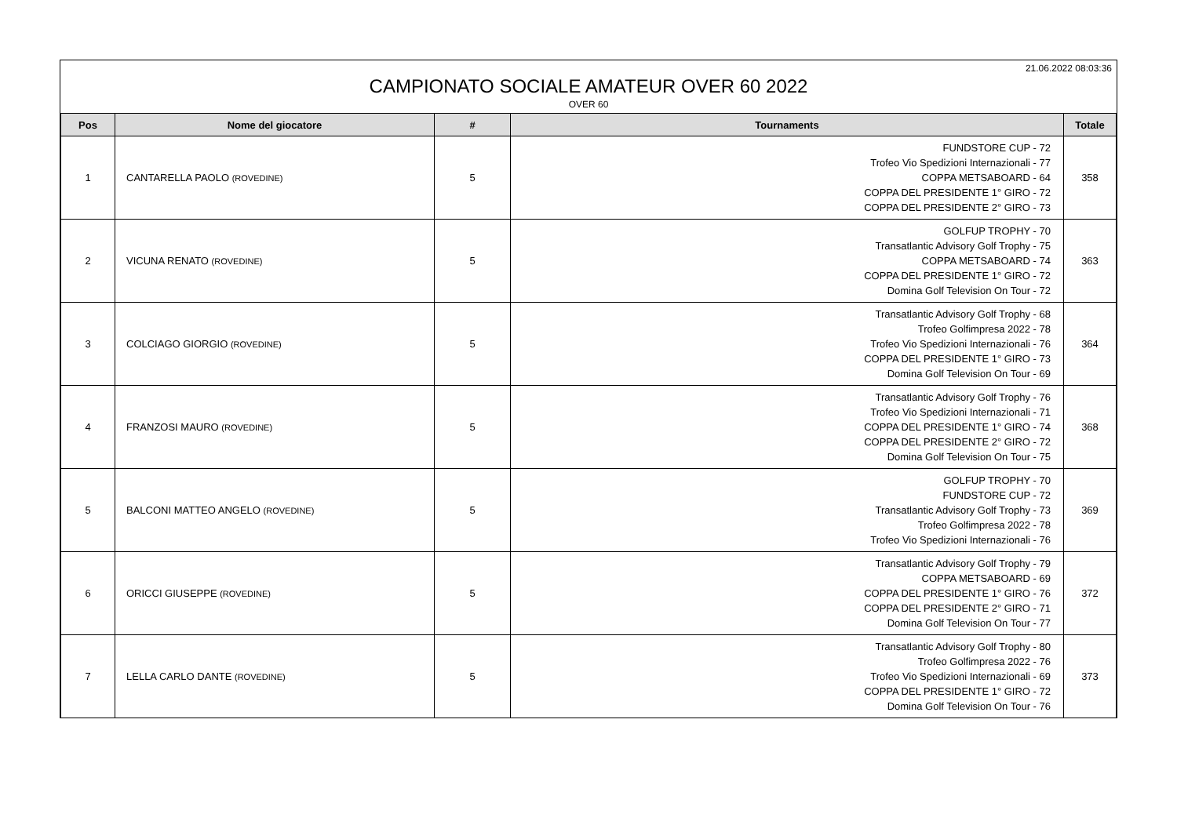21.06.2022 08:03:36
CAMPIONATO SOCIALE AMATEUR OVER 60 2022
OVER 60
| Pos | Nome del giocatore | # | Tournaments | Totale |
| --- | --- | --- | --- | --- |
| 1 | CANTARELLA PAOLO (ROVEDINE) | 5 | FUNDSTORE CUP - 72 Trofeo Vio Spedizioni Internazionali - 77 COPPA METSABOARD - 64 COPPA DEL PRESIDENTE 1° GIRO - 72 COPPA DEL PRESIDENTE 2° GIRO - 73 | 358 |
| 2 | VICUNA RENATO (ROVEDINE) | 5 | GOLFUP TROPHY - 70 Transatlantic Advisory Golf Trophy - 75 COPPA METSABOARD - 74 COPPA DEL PRESIDENTE 1° GIRO - 72 Domina Golf Television On Tour - 72 | 363 |
| 3 | COLCIAGO GIORGIO (ROVEDINE) | 5 | Transatlantic Advisory Golf Trophy - 68 Trofeo Golfimpresa 2022 - 78 Trofeo Vio Spedizioni Internazionali - 76 COPPA DEL PRESIDENTE 1° GIRO - 73 Domina Golf Television On Tour - 69 | 364 |
| 4 | FRANZOSI MAURO (ROVEDINE) | 5 | Transatlantic Advisory Golf Trophy - 76 Trofeo Vio Spedizioni Internazionali - 71 COPPA DEL PRESIDENTE 1° GIRO - 74 COPPA DEL PRESIDENTE 2° GIRO - 72 Domina Golf Television On Tour - 75 | 368 |
| 5 | BALCONI MATTEO ANGELO (ROVEDINE) | 5 | GOLFUP TROPHY - 70 FUNDSTORE CUP - 72 Transatlantic Advisory Golf Trophy - 73 Trofeo Golfimpresa 2022 - 78 Trofeo Vio Spedizioni Internazionali - 76 | 369 |
| 6 | ORICCI GIUSEPPE (ROVEDINE) | 5 | Transatlantic Advisory Golf Trophy - 79 COPPA METSABOARD - 69 COPPA DEL PRESIDENTE 1° GIRO - 76 COPPA DEL PRESIDENTE 2° GIRO - 71 Domina Golf Television On Tour - 77 | 372 |
| 7 | LELLA CARLO DANTE (ROVEDINE) | 5 | Transatlantic Advisory Golf Trophy - 80 Trofeo Golfimpresa 2022 - 76 Trofeo Vio Spedizioni Internazionali - 69 COPPA DEL PRESIDENTE 1° GIRO - 72 Domina Golf Television On Tour - 76 | 373 |